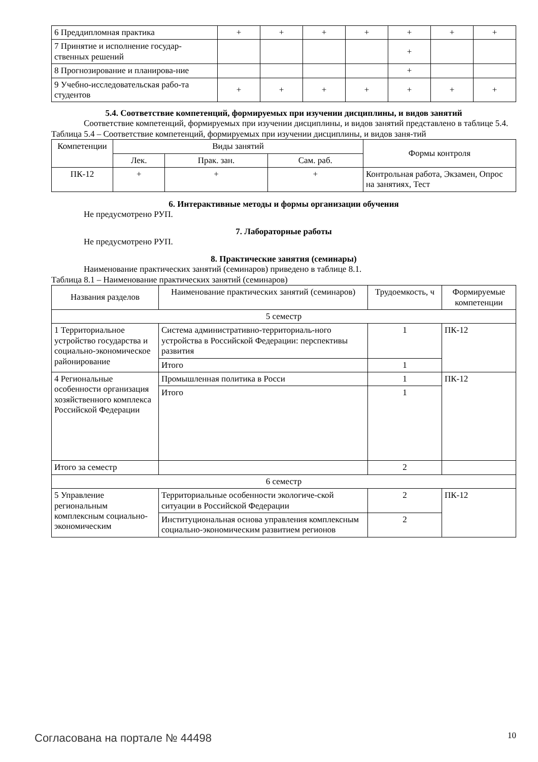| 6 Преддипломная практика | + | + | + | + | + | + | + |
| 7 Принятие и исполнение государ-ственных решений | | | | | + | | |
| 8 Прогнозирование и планирова-ние | | | | | + | | |
| 9 Учебно-исследовательская рабо-та студентов | + | + | + | + | + | + | + |
5.4. Соответствие компетенций, формируемых при изучении дисциплины, и видов занятий
Соответствие компетенций, формируемых при изучении дисциплины, и видов занятий представлено в таблице 5.4.
Таблица 5.4 – Соответствие компетенций, формируемых при изучении дисциплины, и видов заня-тий
| Компетенции | Виды занятий | | | Формы контроля |
| --- | --- | --- | --- | --- |
| | Лек. | Прак. зан. | Сам. раб. | |
| ПК-12 | + | + | + | Контрольная работа, Экзамен, Опрос на занятиях, Тест |
6. Интерактивные методы и формы организации обучения
Не предусмотрено РУП.
7. Лабораторные работы
Не предусмотрено РУП.
8. Практические занятия (семинары)
Наименование практических занятий (семинаров) приведено в таблице 8.1.
Таблица 8.1 – Наименование практических занятий (семинаров)
| Названия разделов | Наименование практических занятий (семинаров) | Трудоемкость, ч | Формируемые компетенции |
| --- | --- | --- | --- |
| 5 семестр | | | |
| 1 Территориальное устройство государства и социально-экономическое районирование | Система административно-территориаль-ного устройства в Российской Федерации: перспективы развития | 1 | ПК-12 |
| | Итого | 1 | |
| 4 Региональные особенности организация хозяйственного комплекса Российской Федерации | Промышленная политика в Росси | 1 | ПК-12 |
| | Итого | 1 | |
| Итого за семестр | | 2 | |
| 6 семестр | | | |
| 5 Управление региональным комплексным социально-экономическим | Территориальные особенности экологиче-ской ситуации в Российской Федерации | 2 | ПК-12 |
| | Институциональная основа управления комплексным социально-экономическим развитием регионов | 2 | |
Согласована на портале № 44498 10